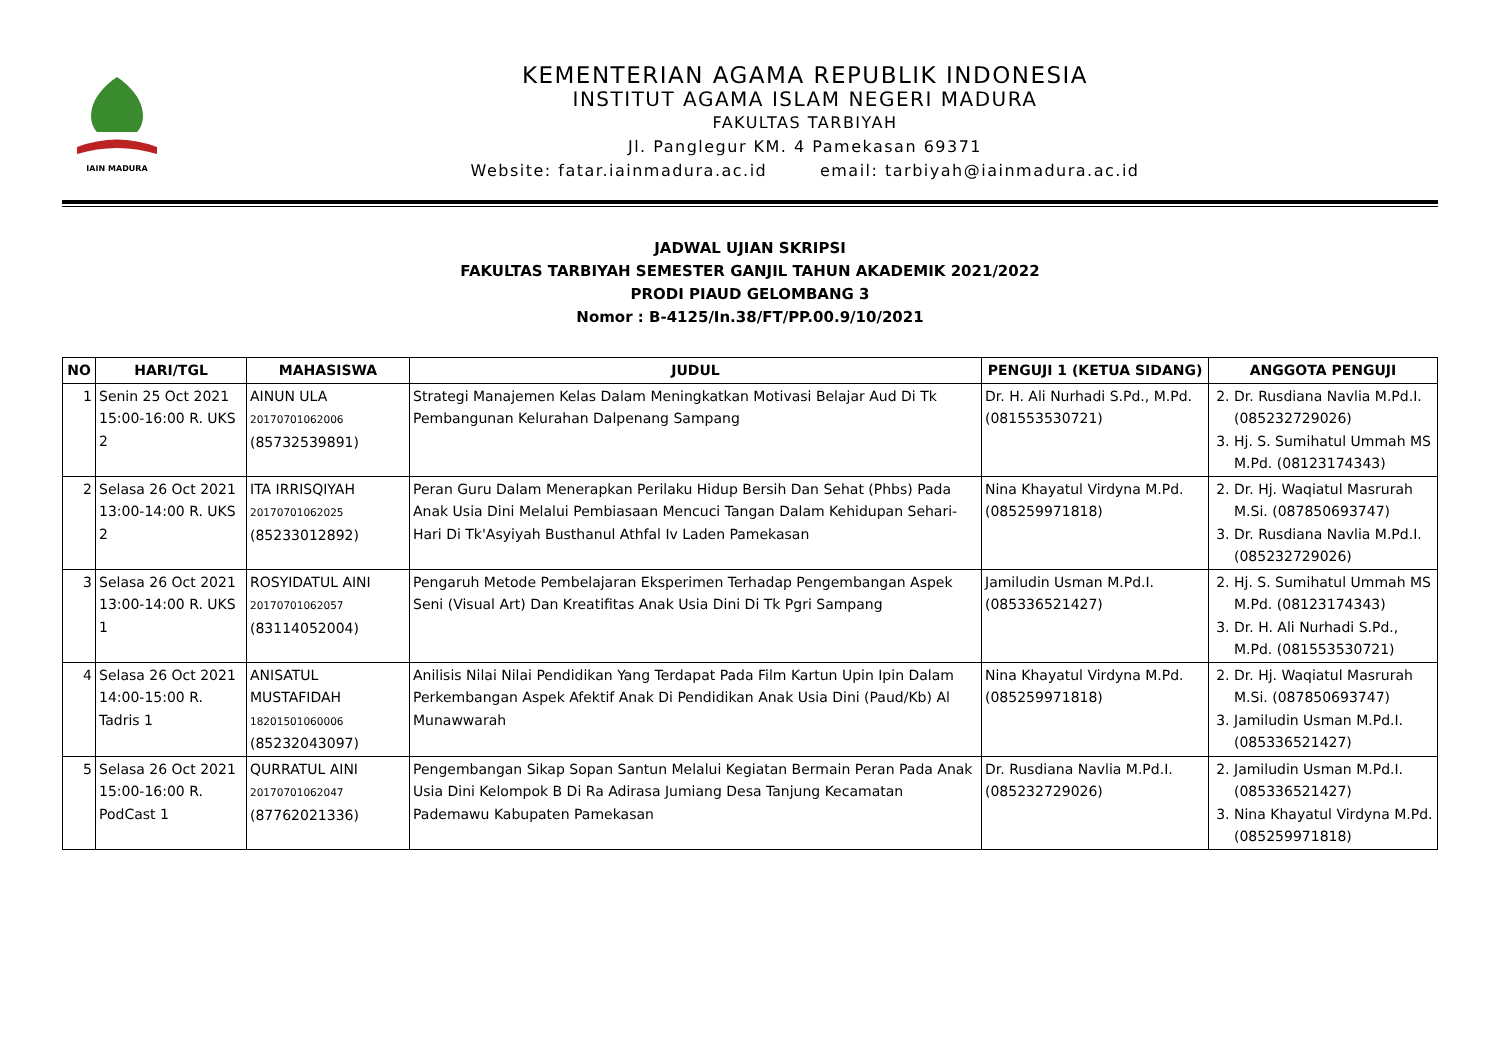IAIN MADURA
KEMENTERIAN AGAMA REPUBLIK INDONESIA
INSTITUT AGAMA ISLAM NEGERI MADURA
FAKULTAS TARBIYAH
Jl. Panglegur KM. 4 Pamekasan 69371
Website: fatar.iainmadura.ac.id email: tarbiyah@iainmadura.ac.id
JADWAL UJIAN SKRIPSI
FAKULTAS TARBIYAH SEMESTER GANJIL TAHUN AKADEMIK 2021/2022
PRODI PIAUD GELOMBANG 3
Nomor : B-4125/In.38/FT/PP.00.9/10/2021
| NO | HARI/TGL | MAHASISWA | JUDUL | PENGUJI 1 (KETUA SIDANG) | ANGGOTA PENGUJI |
| --- | --- | --- | --- | --- | --- |
| 1 | Senin 25 Oct 2021 15:00-16:00 R. UKS 2 | AINUN ULA 20170701062006 (85732539891) | Strategi Manajemen Kelas Dalam Meningkatkan Motivasi Belajar Aud Di Tk Pembangunan Kelurahan Dalpenang Sampang | Dr. H. Ali Nurhadi S.Pd., M.Pd. (081553530721) | 2. Dr. Rusdiana Navlia M.Pd.I. (085232729026) 3. Hj. S. Sumihatul Ummah MS M.Pd. (08123174343) |
| 2 | Selasa 26 Oct 2021 13:00-14:00 R. UKS 2 | ITA IRRISQIYAH 20170701062025 (85233012892) | Peran Guru Dalam Menerapkan Perilaku Hidup Bersih Dan Sehat (Phbs) Pada Anak Usia Dini Melalui Pembiasaan Mencuci Tangan Dalam Kehidupan Sehari-Hari Di Tk'Asyiyah Busthanul Athfal Iv Laden Pamekasan | Nina Khayatul Virdyna M.Pd. (085259971818) | 2. Dr. Hj. Waqiatul Masrurah M.Si. (087850693747) 3. Dr. Rusdiana Navlia M.Pd.I. (085232729026) |
| 3 | Selasa 26 Oct 2021 13:00-14:00 R. UKS 1 | ROSYIDATUL AINI 20170701062057 (83114052004) | Pengaruh Metode Pembelajaran Eksperimen Terhadap Pengembangan Aspek Seni (Visual Art) Dan Kreatifitas Anak Usia Dini Di Tk Pgri Sampang | Jamiludin Usman M.Pd.I. (085336521427) | 2. Hj. S. Sumihatul Ummah MS M.Pd. (08123174343) 3. Dr. H. Ali Nurhadi S.Pd., M.Pd. (081553530721) |
| 4 | Selasa 26 Oct 2021 14:00-15:00 R. Tadris 1 | ANISATUL MUSTAFIDAH 18201501060006 (85232043097) | Anilisis Nilai Nilai Pendidikan Yang Terdapat Pada Film Kartun Upin Ipin Dalam Perkembangan Aspek Afektif Anak Di Pendidikan Anak Usia Dini (Paud/Kb) Al Munawwarah | Nina Khayatul Virdyna M.Pd. (085259971818) | 2. Dr. Hj. Waqiatul Masrurah M.Si. (087850693747) 3. Jamiludin Usman M.Pd.I. (085336521427) |
| 5 | Selasa 26 Oct 2021 15:00-16:00 R. PodCast 1 | QURRATUL AINI 20170701062047 (87762021336) | Pengembangan Sikap Sopan Santun Melalui Kegiatan Bermain Peran Pada Anak Usia Dini Kelompok B Di Ra Adirasa Jumiang Desa Tanjung Kecamatan Pademawu Kabupaten Pamekasan | Dr. Rusdiana Navlia M.Pd.I. (085232729026) | 2. Jamiludin Usman M.Pd.I. (085336521427) 3. Nina Khayatul Virdyna M.Pd. (085259971818) |